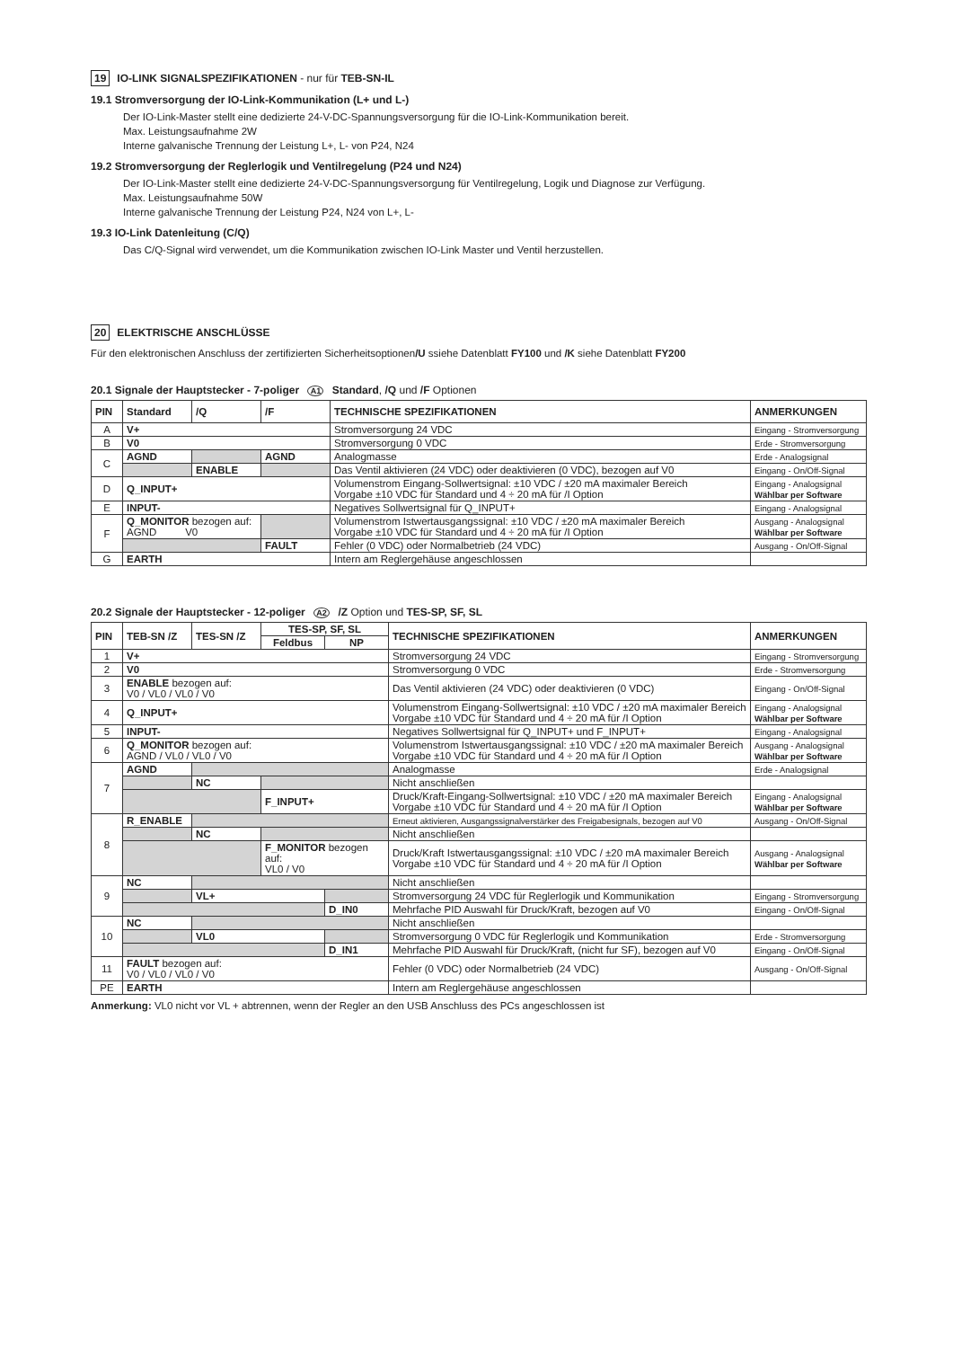19 IO-LINK SIGNALSPEZIFIKATIONEN - nur für TEB-SN-IL
19.1 Stromversorgung der IO-Link-Kommunikation (L+ und L-)
Der IO-Link-Master stellt eine dedizierte 24-V-DC-Spannungsversorgung für die IO-Link-Kommunikation bereit.
Max. Leistungsaufnahme 2W
Interne galvanische Trennung der Leistung L+, L- von P24, N24
19.2 Stromversorgung der Reglerlogik und Ventilregelung (P24 und N24)
Der IO-Link-Master stellt eine dedizierte 24-V-DC-Spannungsversorgung für Ventilregelung, Logik und Diagnose zur Verfügung.
Max. Leistungsaufnahme 50W
Interne galvanische Trennung der Leistung P24, N24 von L+, L-
19.3 IO-Link Datenleitung (C/Q)
Das C/Q-Signal wird verwendet, um die Kommunikation zwischen IO-Link Master und Ventil herzustellen.
20 ELEKTRISCHE ANSCHLÜSSE
Für den elektronischen Anschluss der zertifizierten Sicherheitsoptionen/U ssiehe Datenblatt FY100 und /K siehe Datenblatt FY200
20.1 Signale der Hauptstecker - 7-poliger A1 Standard, /Q und /F Optionen
| PIN | Standard | /Q | /F | TECHNISCHE SPEZIFIKATIONEN | ANMERKUNGEN |
| --- | --- | --- | --- | --- | --- |
| A | V+ | | | Stromversorgung 24 VDC | Eingang - Stromversorgung |
| B | V0 | | | Stromversorgung 0 VDC | Erde - Stromversorgung |
| C | AGND | | AGND | Analogmasse | Erde - Analogsignal |
| | | ENABLE | | Das Ventil aktivieren (24 VDC) oder deaktivieren (0 VDC), bezogen auf V0 | Eingang - On/Off-Signal |
| D | Q_INPUT+ | | | Volumenstrom Eingang-Sollwertsignal: ±10 VDC / ±20 mA maximaler Bereich Vorgabe ±10 VDC für Standard und 4 ÷ 20 mA für /I Option | Eingang - Analogsignal Wählbar per Software |
| E | INPUT- | | | Negatives Sollwertsignal für Q_INPUT+ | Eingang - Analogsignal |
| F | Q_MONITOR bezogen auf: AGND V0 | | | Volumenstrom Istwertausgangssignal: ±10 VDC / ±20 mA maximaler Bereich Vorgabe ±10 VDC für Standard und 4 ÷ 20 mA für /I Option | Ausgang - Analogsignal Wählbar per Software |
| | | | FAULT | Fehler (0 VDC) oder Normalbetrieb (24 VDC) | Ausgang - On/Off-Signal |
| G | EARTH | | | Intern am Reglergehäuse angeschlossen | |
20.2 Signale der Hauptstecker - 12-poliger A2 /Z Option und TES-SP, SF, SL
| PIN | TEB-SN /Z | TES-SN /Z | TES-SP, SF, SL | | TECHNISCHE SPEZIFIKATIONEN | ANMERKUNGEN |
| --- | --- | --- | --- | --- | --- | --- |
| | | | Feldbus | NP | | |
| 1 | V+ | | | | Stromversorgung 24 VDC | Eingang - Stromversorgung |
| 2 | V0 | | | | Stromversorgung 0 VDC | Erde - Stromversorgung |
| 3 | ENABLE bezogen auf: V0 / VL0 / VL0 / V0 | | | | Das Ventil aktivieren (24 VDC) oder deaktivieren (0 VDC) | Eingang - On/Off-Signal |
| 4 | Q_INPUT+ | | | | Volumenstrom Eingang-Sollwertsignal: ±10 VDC / ±20 mA maximaler Bereich Vorgabe ±10 VDC für Standard und 4 ÷ 20 mA für /I Option | Eingang - Analogsignal Wählbar per Software |
| 5 | INPUT- | | | | Negatives Sollwertsignal für Q_INPUT+ und F_INPUT+ | Eingang - Analogsignal |
| 6 | Q_MONITOR bezogen auf: AGND / VL0 / VL0 / V0 | | | | Volumenstrom Istwertausgangssignal: ±10 VDC / ±20 mA maximaler Bereich Vorgabe ±10 VDC für Standard und 4 ÷ 20 mA für /I Option | Ausgang - Analogsignal Wählbar per Software |
| 7 | AGND | | | | Analogmasse | Erde - Analogsignal |
| | | NC | | | Nicht anschließen | |
| | | | F_INPUT+ | | Druck/Kraft-Eingang-Sollwertsignal: ±10 VDC / ±20 mA maximaler Bereich Vorgabe ±10 VDC für Standard und 4 ÷ 20 mA für /I Option | Eingang - Analogsignal Wählbar per Software |
| 8 | R_ENABLE | | | | Erneut aktivieren, Ausgangssignalverstärker des Freigabesignals, bezogen auf V0 | Ausgang - On/Off-Signal |
| | | NC | | | Nicht anschließen | |
| | | | F_MONITOR bezogen auf: VL0 / V0 | | Druck/Kraft Istwertausgangssignal: ±10 VDC / ±20 mA maximaler Bereich Vorgabe ±10 VDC für Standard und 4 ÷ 20 mA für /I Option | Ausgang - Analogsignal Wählbar per Software |
| 9 | NC | | | | Nicht anschließen | |
| | | VL+ | | | Stromversorgung 24 VDC für Reglerlogik und Kommunikation | Eingang - Stromversorgung |
| | | | | D_IN0 | Mehrfache PID Auswahl für Druck/Kraft, bezogen auf V0 | Eingang - On/Off-Signal |
| 10 | NC | | | | Nicht anschließen | |
| | | VL0 | | | Stromversorgung 0 VDC für Reglerlogik und Kommunikation | Erde - Stromversorgung |
| | | | | D_IN1 | Mehrfache PID Auswahl für Druck/Kraft, (nicht fur SF), bezogen auf V0 | Eingang - On/Off-Signal |
| 11 | FAULT bezogen auf: V0 / VL0 / VL0 / V0 | | | | Fehler (0 VDC) oder Normalbetrieb (24 VDC) | Ausgang - On/Off-Signal |
| PE | EARTH | | | | Intern am Reglergehäuse angeschlossen | |
Anmerkung: VL0 nicht vor VL + abtrennen, wenn der Regler an den USB Anschluss des PCs angeschlossen ist